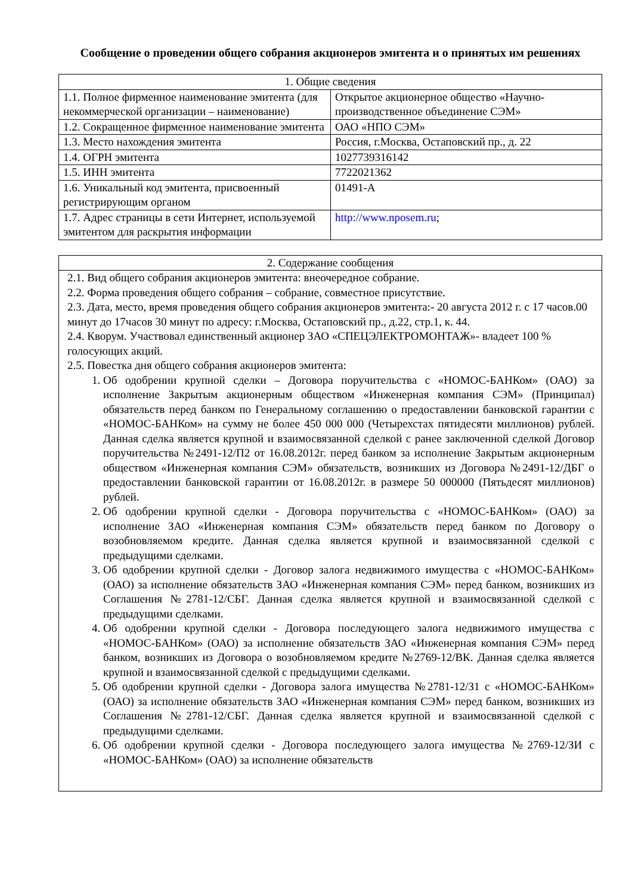Сообщение о проведении общего собрания акционеров эмитента и о принятых им решениях
| 1. Общие сведения | |
| 1.1. Полное фирменное наименование эмитента (для некоммерческой организации – наименование) | Открытое акционерное общество «Научно-производственное объединение СЭМ» |
| 1.2. Сокращенное фирменное наименование эмитента | ОАО «НПО СЭМ» |
| 1.3. Место нахождения эмитента | Россия, г.Москва, Остаповский пр., д. 22 |
| 1.4. ОГРН эмитента | 1027739316142 |
| 1.5. ИНН эмитента | 7722021362 |
| 1.6. Уникальный код эмитента, присвоенный регистрирующим органом | 01491-А |
| 1.7. Адрес страницы в сети Интернет, используемой эмитентом для раскрытия информации | http://www.nposem.ru ; |
| 2. Содержание сообщения |
| 2.1. Вид общего собрания акционеров эмитента: внеочередное собрание. 2.2. Форма проведения общего собрания – собрание, совместное присутствие. 2.3. Дата, место, время проведения общего собрания акционеров эмитента:- 20 августа 2012 г. с 17 часов.00 минут до 17часов 30 минут по адресу: г.Москва, Остаповский пр., д.22, стр.1, к. 44. 2.4. Кворум. Участвовал единственный акционер ЗАО «СПЕЦЭЛЕКТРОМОНТАЖ»- владеет 100 % голосующих акций. 2.5. Повестка дня общего собрания акционеров эмитента: 1. Об одобрении крупной сделки – Договора поручительства с «НОМОС-БАНКом» (ОАО) за исполнение Закрытым акционерным обществом «Инженерная компания СЭМ» (Принципал) обязательств перед банком по Генеральному соглашению о предоставлении банковской гарантии с «НОМОС-БАНКом» на сумму не более 450 000 000 (Четырехстах пятидесяти миллионов) рублей. Данная сделка является крупной и взаимосвязанной сделкой с ранее заключенной сделкой Договор поручительства №2491-12/П2 от 16.08.2012г. перед банком за исполнение Закрытым акционерным обществом «Инженерная компания СЭМ» обязательств, возникших из Договора №2491-12/ДБГ о предоставлении банковской гарантии от 16.08.2012г. в размере 50 000000 (Пятьдесят миллионов) рублей. 2. Об одобрении крупной сделки - Договора поручительства с «НОМОС-БАНКом» (ОАО) за исполнение ЗАО «Инженерная компания СЭМ» обязательств перед банком по Договору о возобновляемом кредите. Данная сделка является крупной и взаимосвязанной сделкой с предыдущими сделками. 3. Об одобрении крупной сделки - Договор залога недвижимого имущества с «НОМОС-БАНКом» (ОАО) за исполнение обязательств ЗАО «Инженерная компания СЭМ» перед банком, возникших из Соглашения №2781-12/СБГ. Данная сделка является крупной и взаимосвязанной сделкой с предыдущими сделками. 4. Об одобрении крупной сделки - Договора последующего залога недвижимого имущества с «НОМОС-БАНКом» (ОАО) за исполнение обязательств ЗАО «Инженерная компания СЭМ» перед банком, возникших из Договора о возобновляемом кредите №2769-12/ВК. Данная сделка является крупной и взаимосвязанной сделкой с предыдущими сделками. 5. Об одобрении крупной сделки - Договора залога имущества №2781-12/З1 с «НОМОС-БАНКом» (ОАО) за исполнение обязательств ЗАО «Инженерная компания СЭМ» перед банком, возникших из Соглашения №2781-12/СБГ. Данная сделка является крупной и взаимосвязанной сделкой с предыдущими сделками. 6. Об одобрении крупной сделки - Договора последующего залога имущества №2769-12/ЗИ с «НОМОС-БАНКом» (ОАО) за исполнение обязательств |